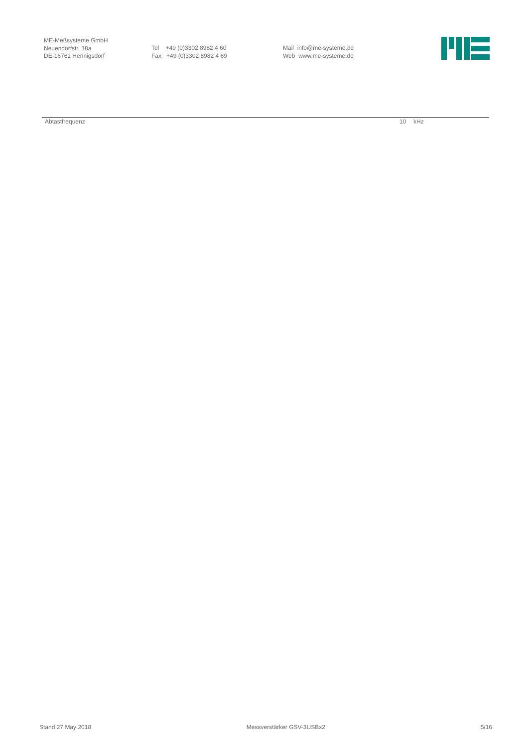ME-Meßsysteme GmbH
Neuendorfstr. 18a
DE-16761 Hennigsdorf
Tel +49 (0)3302 8982 4 60
Fax +49 (0)3302 8982 4 69
Mail info@me-systeme.de
Web www.me-systeme.de
| Abtastfrequenz | 10 | kHz |
Stand 27 May 2018 Messverstärker GSV-3USBx2 5/16